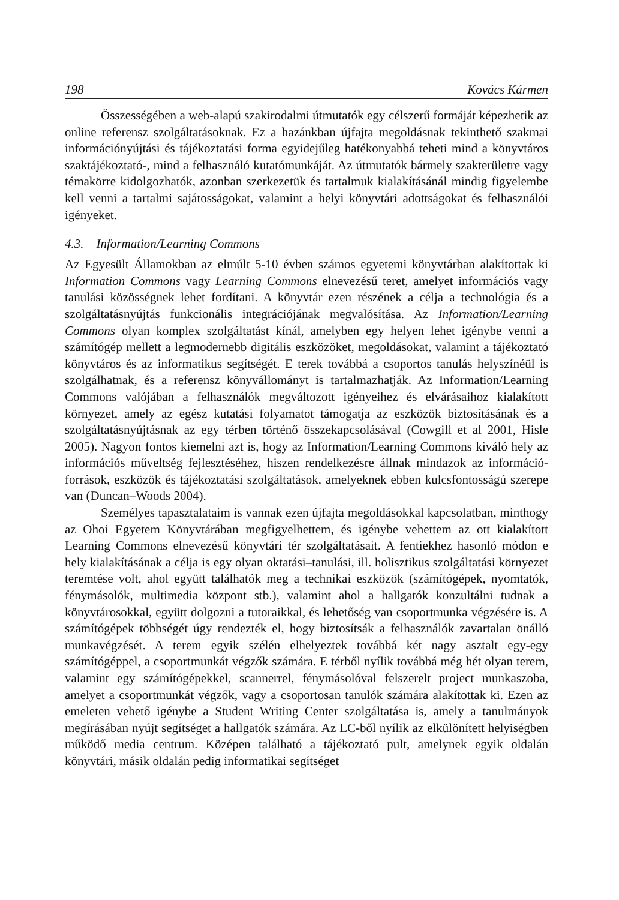198 Kovács Kármen
Összességében a web-alapú szakirodalmi útmutatók egy célszerű formáját képezhetik az online referensz szolgáltatásoknak. Ez a hazánkban újfajta megoldásnak tekinthető szakmai információnyújtási és tájékoztatási forma egyidejűleg hatékonyabbá teheti mind a könyvtáros szaktájékoztató-, mind a felhasználó kutatómunkáját. Az útmutatók bármely szakterületre vagy témakörre kidolgozhatók, azonban szerkezetük és tartalmuk kialakításánál mindig figyelembe kell venni a tartalmi sajátosságokat, valamint a helyi könyvtári adottságokat és felhasználói igényeket.
4.3. Information/Learning Commons
Az Egyesült Államokban az elmúlt 5-10 évben számos egyetemi könyvtárban alakítottak ki Information Commons vagy Learning Commons elnevezésű teret, amelyet információs vagy tanulási közösségnek lehet fordítani. A könyvtár ezen részének a célja a technológia és a szolgáltatásnyújtás funkcionális integrációjának megvalósítása. Az Information/Learning Commons olyan komplex szolgáltatást kínál, amelyben egy helyen lehet igénybe venni a számítógép mellett a legmodernebb digitális eszközöket, megoldásokat, valamint a tájékoztató könyvtáros és az informatikus segítségét. E terek továbbá a csoportos tanulás helyszínéül is szolgálhatnak, és a referensz könyvállományt is tartalmazhatják. Az Information/Learning Commons valójában a felhasználók megváltozott igényeihez és elvárásaihoz kialakított környezet, amely az egész kutatási folyamatot támogatja az eszközök biztosításának és a szolgáltatásnyújtásnak az egy térben történő összekapcsolásával (Cowgill et al 2001, Hisle 2005). Nagyon fontos kiemelni azt is, hogy az Information/Learning Commons kiváló hely az információs műveltség fejlesztéséhez, hiszen rendelkezésre állnak mindazok az információ-források, eszközök és tájékoztatási szolgáltatások, amelyeknek ebben kulcsfontosságú szerepe van (Duncan–Woods 2004).
Személyes tapasztalataim is vannak ezen újfajta megoldásokkal kapcsolatban, minthogy az Ohoi Egyetem Könyvtárában megfigyelhettem, és igénybe vehettem az ott kialakított Learning Commons elnevezésű könyvtári tér szolgáltatásait. A fentiekhez hasonló módon e hely kialakításának a célja is egy olyan oktatási–tanulási, ill. holisztikus szolgáltatási környezet teremtése volt, ahol együtt találhatók meg a technikai eszközök (számítógépek, nyomtatók, fénymásolók, multimedia központ stb.), valamint ahol a hallgatók konzultálni tudnak a könyvtárosokkal, együtt dolgozni a tutoraikkal, és lehetőség van csoportmunka végzésére is. A számítógépek többségét úgy rendezték el, hogy biztosítsák a felhasználók zavartalan önálló munkavégzését. A terem egyik szélén elhelyeztek továbbá két nagy asztalt egy-egy számítógéppel, a csoportmunkát végzők számára. E térből nyílik továbbá még hét olyan terem, valamint egy számítógépekkel, scannerrel, fénymásolóval felszerelt project munkaszoba, amelyet a csoportmunkát végzők, vagy a csoportosan tanulók számára alakítottak ki. Ezen az emeleten vehető igénybe a Student Writing Center szolgáltatása is, amely a tanulmányok megírásában nyújt segítséget a hallgatók számára. Az LC-ből nyílik az elkülönített helyiségben működő media centrum. Középen található a tájékoztató pult, amelynek egyik oldalán könyvtári, másik oldalán pedig informatikai segítséget